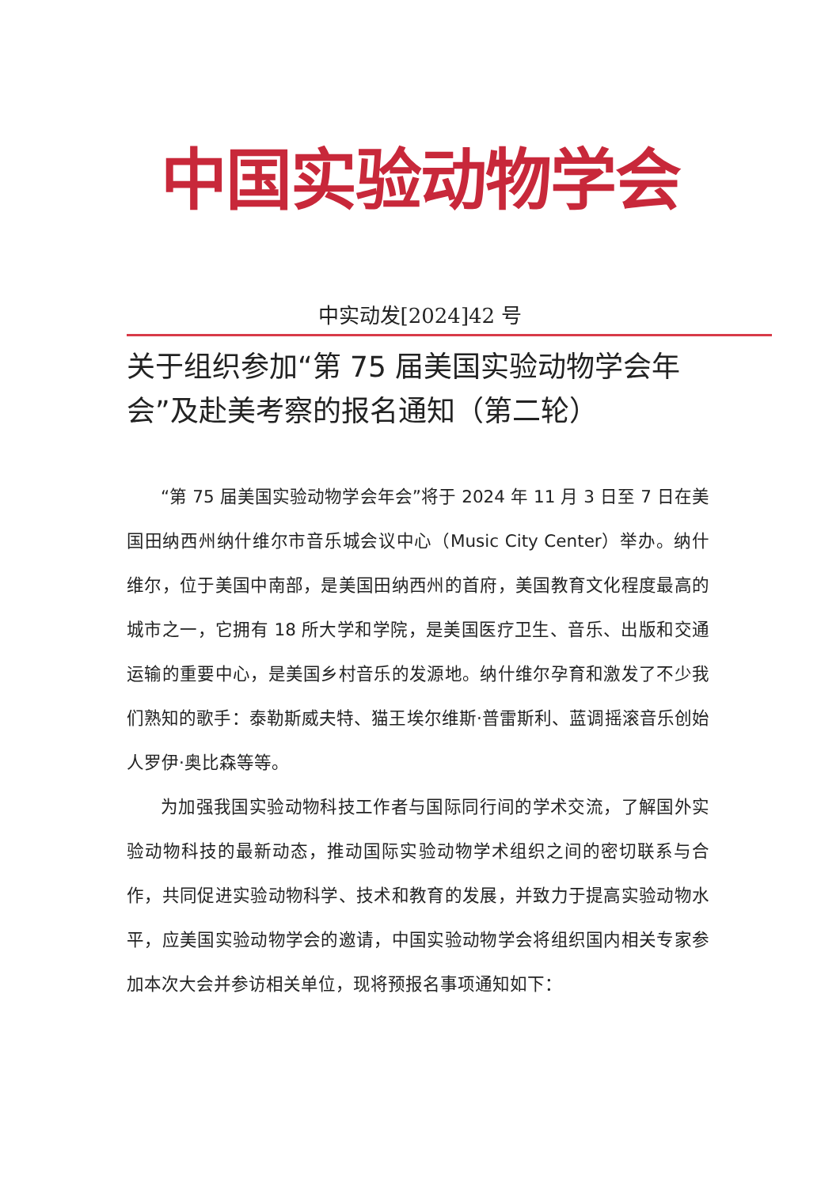中国实验动物学会
中实动发[2024]42 号
关于组织参加“第 75 届美国实验动物学会年会”及赴美考察的报名通知（第二轮）
“第 75 届美国实验动物学会年会”将于 2024 年 11 月 3 日至 7 日在美国田纳西州纳什维尔市音乐城会议中心（Music City Center）举办。纳什维尔，位于美国中南部，是美国田纳西州的首府，美国教育文化程度最高的城市之一，它拥有 18 所大学和学院，是美国医疗卫生、音乐、出版和交通运输的重要中心，是美国乡村音乐的发源地。纳什维尔孕育和激发了不少我们熟知的歌手：泰勒斯威夫特、猫王埃尔维斯·普雷斯利、蓝调摇滚音乐创始人罗伊·奥比森等等。
为加强我国实验动物科技工作者与国际同行间的学术交流，了解国外实验动物科技的最新动态，推动国际实验动物学术组织之间的密切联系与合作，共同促进实验动物科学、技术和教育的发展，并致力于提高实验动物水平，应美国实验动物学会的邀请，中国实验动物学会将组织国内相关专家参加本次大会并参访相关单位，现将预报名事项通知如下：